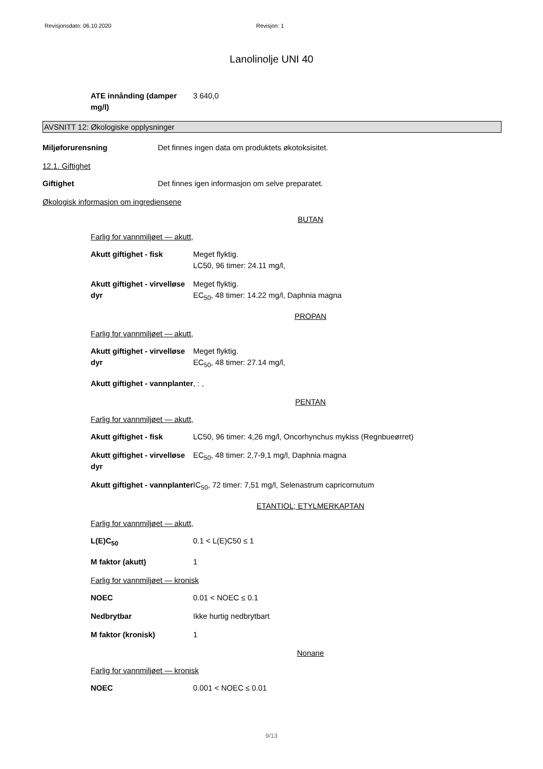Revisjonsdato: 06.10.2020 Revisjon: 1
Lanolinolje UNI 40
ATE innånding (damper mg/l)
3 640,0
AVSNITT 12: Økologiske opplysninger
Miljøforurensning Det finnes ingen data om produktets økotoksisitet.
12.1. Giftighet
Giftighet Det finnes igen informasjon om selve preparatet.
Økologisk informasjon om ingrediensene
BUTAN
Farlig for vannmiljøet — akutt,
Akutt giftighet - fisk Meget flyktig.
LC50, 96 timer: 24.11 mg/l,
Akutt giftighet - virvelløse dyr
Meget flyktig.
EC<sub>50</sub>, 48 timer: 14.22 mg/l, Daphnia magna
PROPAN
Farlig for vannmiljøet — akutt,
Akutt giftighet - virvelløse dyr
Meget flyktig.
EC<sub>50</sub>, 48 timer: 27.14 mg/l,
Akutt giftighet - vannplanter
, : ,
PENTAN
Farlig for vannmiljøet — akutt,
Akutt giftighet - fisk LC50, 96 timer: 4,26 mg/l, Oncorhynchus mykiss (Regnbueørret)
Akutt giftighet - virvelløse dyr
EC<sub>50</sub>, 48 timer: 2,7-9,1 mg/l, Daphnia magna
Akutt giftighet - vannplanter
IC<sub>50</sub>, 72 timer: 7,51 mg/l, Selenastrum capricornutum
ETANTIOL; ETYLMERKAPTAN
Farlig for vannmiljøet — akutt,
L(E)C<sub>50</sub> 0.1 < L(E)C50 ≤ 1
M faktor (akutt) 1
Farlig for vannmiljøet — kronisk
NOEC 0.01 < NOEC ≤ 0.1
Nedbrytbar Ikke hurtig nedbrytbart
M faktor (kronisk) 1
Nonane
Farlig for vannmiljøet — kronisk
NOEC 0.001 < NOEC ≤ 0.01
9/13